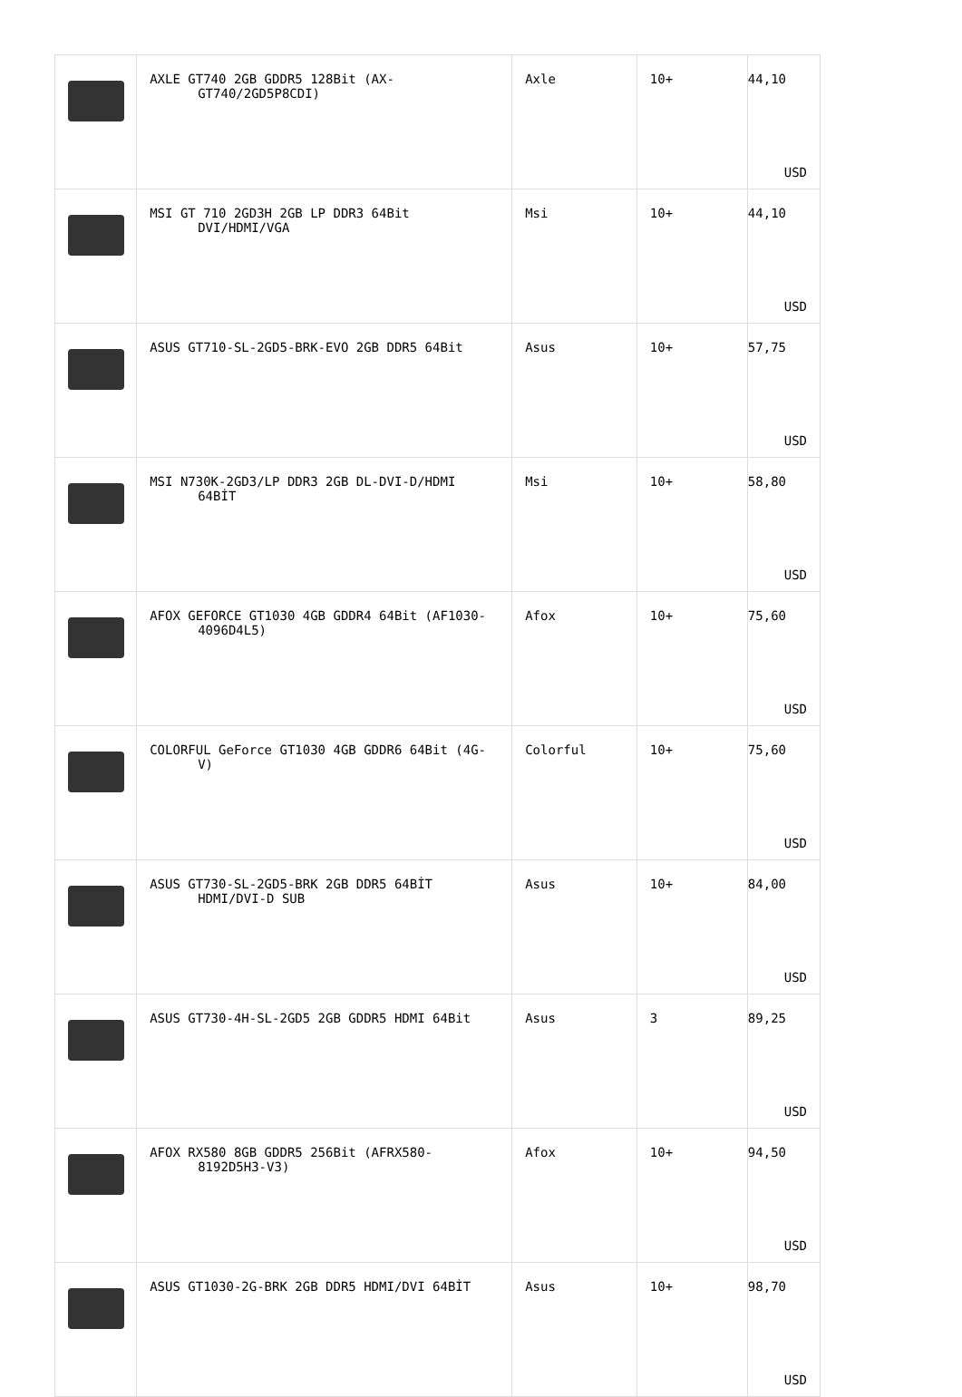| | AXLE GT740 2GB GDDR5 128Bit (AX- GT740/2GD5P8CDI) | Axle | 10+ | 44,10 USD |
| | MSI GT 710 2GD3H 2GB LP DDR3 64Bit DVI/HDMI/VGA | Msi | 10+ | 44,10 USD |
| | ASUS GT710-SL-2GD5-BRK-EVO 2GB DDR5 64Bit | Asus | 10+ | 57,75 USD |
| | MSI N730K-2GD3/LP DDR3 2GB DL-DVI-D/HDMI 64BİT | Msi | 10+ | 58,80 USD |
| | AFOX GEFORCE GT1030 4GB GDDR4 64Bit (AF1030- 4096D4L5) | Afox | 10+ | 75,60 USD |
| | COLORFUL GeForce GT1030 4GB GDDR6 64Bit (4G- V) | Colorful | 10+ | 75,60 USD |
| | ASUS GT730-SL-2GD5-BRK 2GB DDR5 64BİT HDMI/DVI-D SUB | Asus | 10+ | 84,00 USD |
| | ASUS GT730-4H-SL-2GD5 2GB GDDR5 HDMI 64Bit | Asus | 3 | 89,25 USD |
| | AFOX RX580 8GB GDDR5 256Bit (AFRX580- 8192D5H3-V3) | Afox | 10+ | 94,50 USD |
| | ASUS GT1030-2G-BRK 2GB DDR5 HDMI/DVI 64BİT | Asus | 10+ | 98,70 USD |